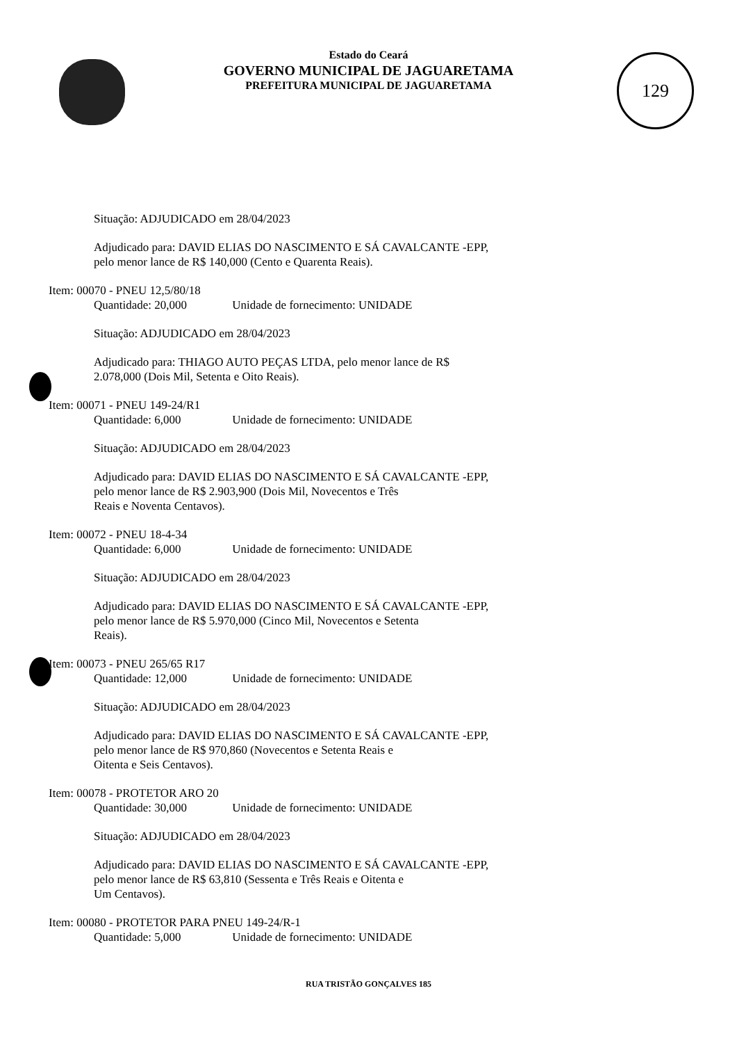129
Estado do Ceará
GOVERNO MUNICIPAL DE JAGUARETAMA
PREFEITURA MUNICIPAL DE JAGUARETAMA
Situação: ADJUDICADO em 28/04/2023
Adjudicado para: DAVID ELIAS DO NASCIMENTO E SÁ CAVALCANTE -EPP,
pelo menor lance de R$ 140,000 (Cento e Quarenta Reais).
Item: 00070 - PNEU 12,5/80/18
Quantidade: 20,000 Unidade de fornecimento: UNIDADE
Situação: ADJUDICADO em 28/04/2023
Adjudicado para: THIAGO AUTO PEÇAS LTDA, pelo menor lance de R$
2.078,000 (Dois Mil, Setenta e Oito Reais).
Item: 00071 - PNEU 149-24/R1
Quantidade: 6,000 Unidade de fornecimento: UNIDADE
Situação: ADJUDICADO em 28/04/2023
Adjudicado para: DAVID ELIAS DO NASCIMENTO E SÁ CAVALCANTE -EPP,
pelo menor lance de R$ 2.903,900 (Dois Mil, Novecentos e Três
Reais e Noventa Centavos).
Item: 00072 - PNEU 18-4-34
Quantidade: 6,000 Unidade de fornecimento: UNIDADE
Situação: ADJUDICADO em 28/04/2023
Adjudicado para: DAVID ELIAS DO NASCIMENTO E SÁ CAVALCANTE -EPP,
pelo menor lance de R$ 5.970,000 (Cinco Mil, Novecentos e Setenta
Reais).
Item: 00073 - PNEU 265/65 R17
Quantidade: 12,000 Unidade de fornecimento: UNIDADE
Situação: ADJUDICADO em 28/04/2023
Adjudicado para: DAVID ELIAS DO NASCIMENTO E SÁ CAVALCANTE -EPP,
pelo menor lance de R$ 970,860 (Novecentos e Setenta Reais e
Oitenta e Seis Centavos).
Item: 00078 - PROTETOR ARO 20
Quantidade: 30,000 Unidade de fornecimento: UNIDADE
Situação: ADJUDICADO em 28/04/2023
Adjudicado para: DAVID ELIAS DO NASCIMENTO E SÁ CAVALCANTE -EPP,
pelo menor lance de R$ 63,810 (Sessenta e Três Reais e Oitenta e
Um Centavos).
Item: 00080 - PROTETOR PARA PNEU 149-24/R-1
Quantidade: 5,000 Unidade de fornecimento: UNIDADE
RUA TRISTÃO GONÇALVES 185